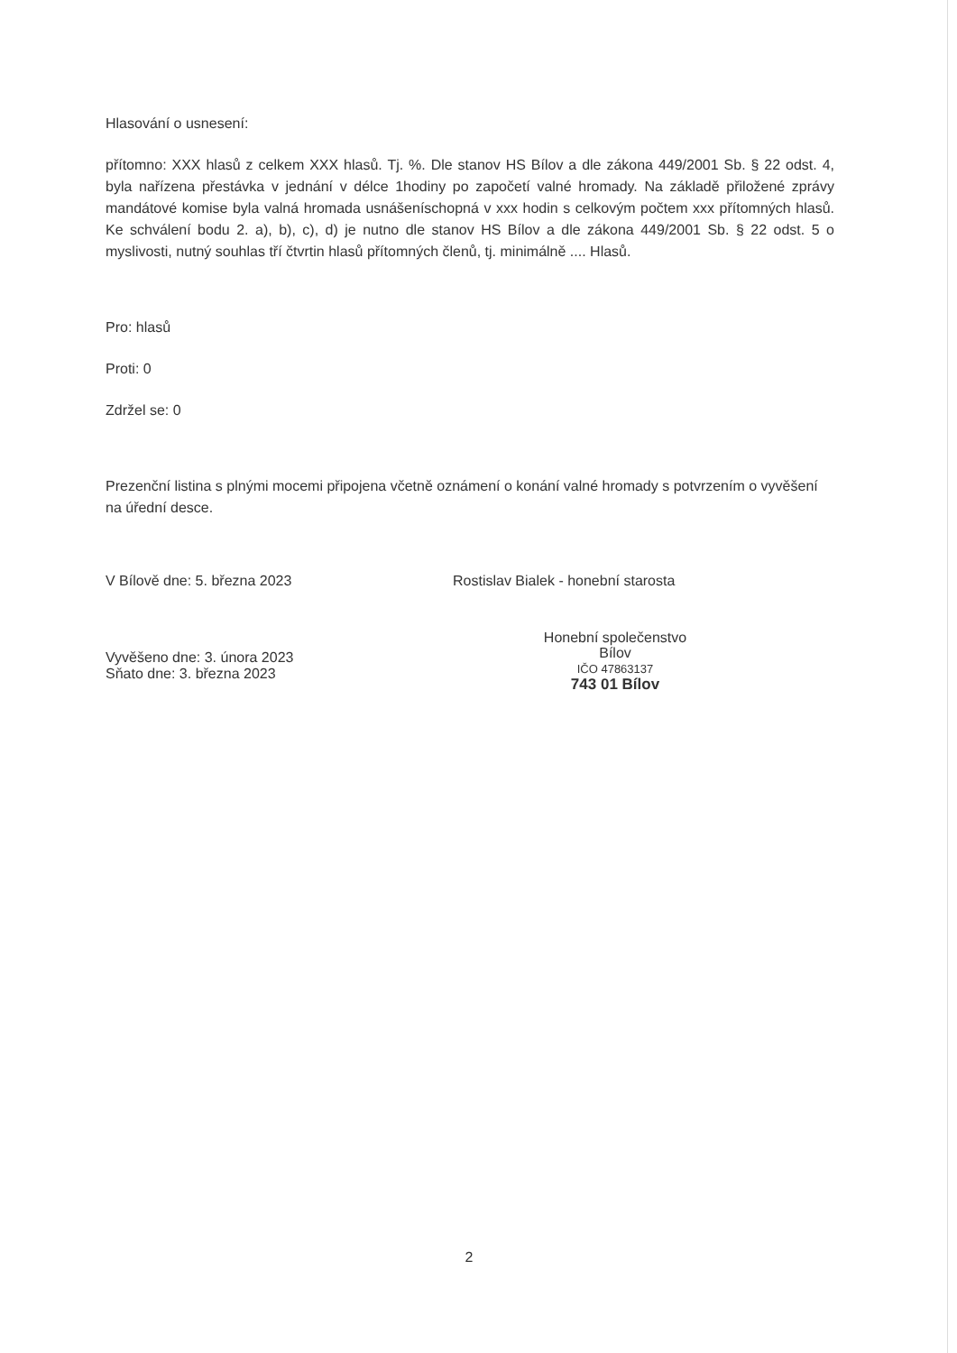Hlasování o usnesení:
přítomno: XXX hlasů z celkem XXX hlasů. Tj. %. Dle stanov HS Bílov a dle zákona 449/2001 Sb. § 22 odst. 4, byla nařízena přestávka v jednání v délce 1hodiny po započetí valné hromady. Na základě přiložené zprávy mandátové komise byla valná hromada usnášeníschopná v xxx hodin s celkovým počtem xxx přítomných hlasů. Ke schválení bodu 2. a), b), c), d) je nutno dle stanov HS Bílov a dle zákona 449/2001 Sb. § 22 odst. 5 o myslivosti, nutný souhlas tří čtvrtin hlasů přítomných členů, tj. minimálně .... Hlasů.
Pro: hlasů
Proti: 0
Zdržel se: 0
Prezenční listina s plnými mocemi připojena včetně oznámení o konání valné hromady s potvrzením o vyvěšení na úřední desce.
V Bílově dne: 5. března 2023 Rostislav Bialek - honební starosta
Vyvěšeno dne: 3. února 2023
Sňato dne: 3. března 2023
Honební společenstvo
Bílov
IČO 47863137
743 01 Bílov
2